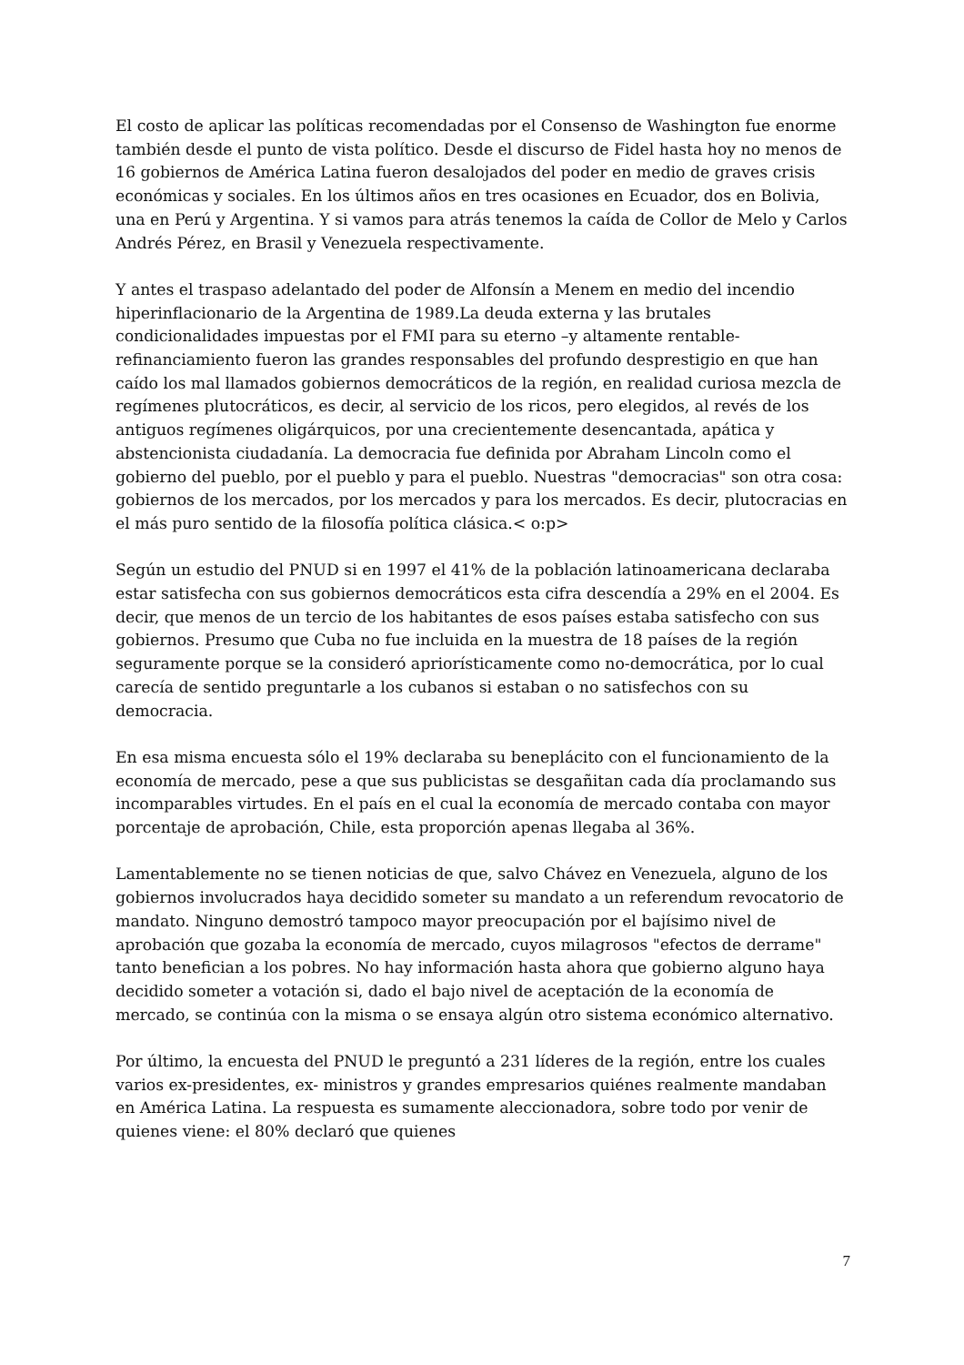El costo de aplicar las políticas recomendadas por el Consenso de Washington fue enorme también desde el punto de vista político. Desde el discurso de Fidel hasta hoy no menos de 16 gobiernos de América Latina fueron desalojados del poder en medio de graves crisis económicas y sociales. En los últimos años en tres ocasiones en Ecuador, dos en Bolivia, una en Perú y Argentina. Y si vamos para atrás tenemos la caída de Collor de Melo y Carlos Andrés Pérez, en Brasil y Venezuela respectivamente.
Y antes el traspaso adelantado del poder de Alfonsín a Menem en medio del incendio hiperinflacionario de la Argentina de 1989.La deuda externa y las brutales condicionalidades impuestas por el FMI para su eterno –y altamente rentable- refinanciamiento fueron las grandes responsables del profundo desprestigio en que han caído los mal llamados gobiernos democráticos de la región, en realidad curiosa mezcla de regímenes plutocráticos, es decir, al servicio de los ricos, pero elegidos, al revés de los antiguos regímenes oligárquicos, por una crecientemente desencantada, apática y abstencionista ciudadanía. La democracia fue definida por Abraham Lincoln como el gobierno del pueblo, por el pueblo y para el pueblo. Nuestras "democracias" son otra cosa: gobiernos de los mercados, por los mercados y para los mercados. Es decir, plutocracias en el más puro sentido de la filosofía política clásica.< o:p>
Según un estudio del PNUD si en 1997 el 41% de la población latinoamericana declaraba estar satisfecha con sus gobiernos democráticos esta cifra descendía a 29% en el 2004. Es decir, que menos de un tercio de los habitantes de esos países estaba satisfecho con sus gobiernos. Presumo que Cuba no fue incluida en la muestra de 18 países de la región seguramente porque se la consideró apriorísticamente como no-democrática, por lo cual carecía de sentido preguntarle a los cubanos si estaban o no satisfechos con su democracia.
En esa misma encuesta sólo el 19% declaraba su beneplácito con el funcionamiento de la economía de mercado, pese a que sus publicistas se desgañitan cada día proclamando sus incomparables virtudes. En el país en el cual la economía de mercado contaba con mayor porcentaje de aprobación, Chile, esta proporción apenas llegaba al 36%.
Lamentablemente no se tienen noticias de que, salvo Chávez en Venezuela, alguno de los gobiernos involucrados haya decidido someter su mandato a un referendum revocatorio de mandato. Ninguno demostró tampoco mayor preocupación por el bajísimo nivel de aprobación que gozaba la economía de mercado, cuyos milagrosos "efectos de derrame" tanto benefician a los pobres. No hay información hasta ahora que gobierno alguno haya decidido someter a votación si, dado el bajo nivel de aceptación de la economía de mercado, se continúa con la misma o se ensaya algún otro sistema económico alternativo.
Por último, la encuesta del PNUD le preguntó a 231 líderes de la región, entre los cuales varios ex-presidentes, ex- ministros y grandes empresarios quiénes realmente mandaban en América Latina. La respuesta es sumamente aleccionadora, sobre todo por venir de quienes viene: el 80% declaró que quienes
7